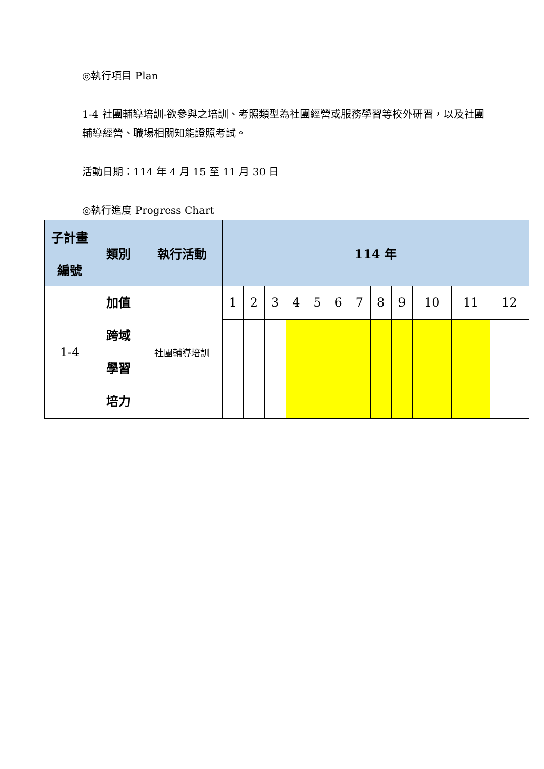◎執行項目 Plan
1-4 社團輔導培訓-欲參與之培訓、考照類型為社團經營或服務學習等校外研習，以及社團輔導經營、職場相關知能證照考試。
活動日期：114 年 4 月 15 至 11 月 30 日
◎執行進度 Progress Chart
| 子計畫 編號 | 類別 | 執行活動 | 114 年 | | | | | | | | | | | |
| --- | --- | --- | --- | --- | --- | --- | --- | --- | --- | --- | --- | --- | --- | --- |
| 1-4 | 加值 跨域 學習 培力 | 社團輔導培訓 | 1 | 2 | 3 | 4 | 5 | 6 | 7 | 8 | 9 | 10 | 11 | 12 |